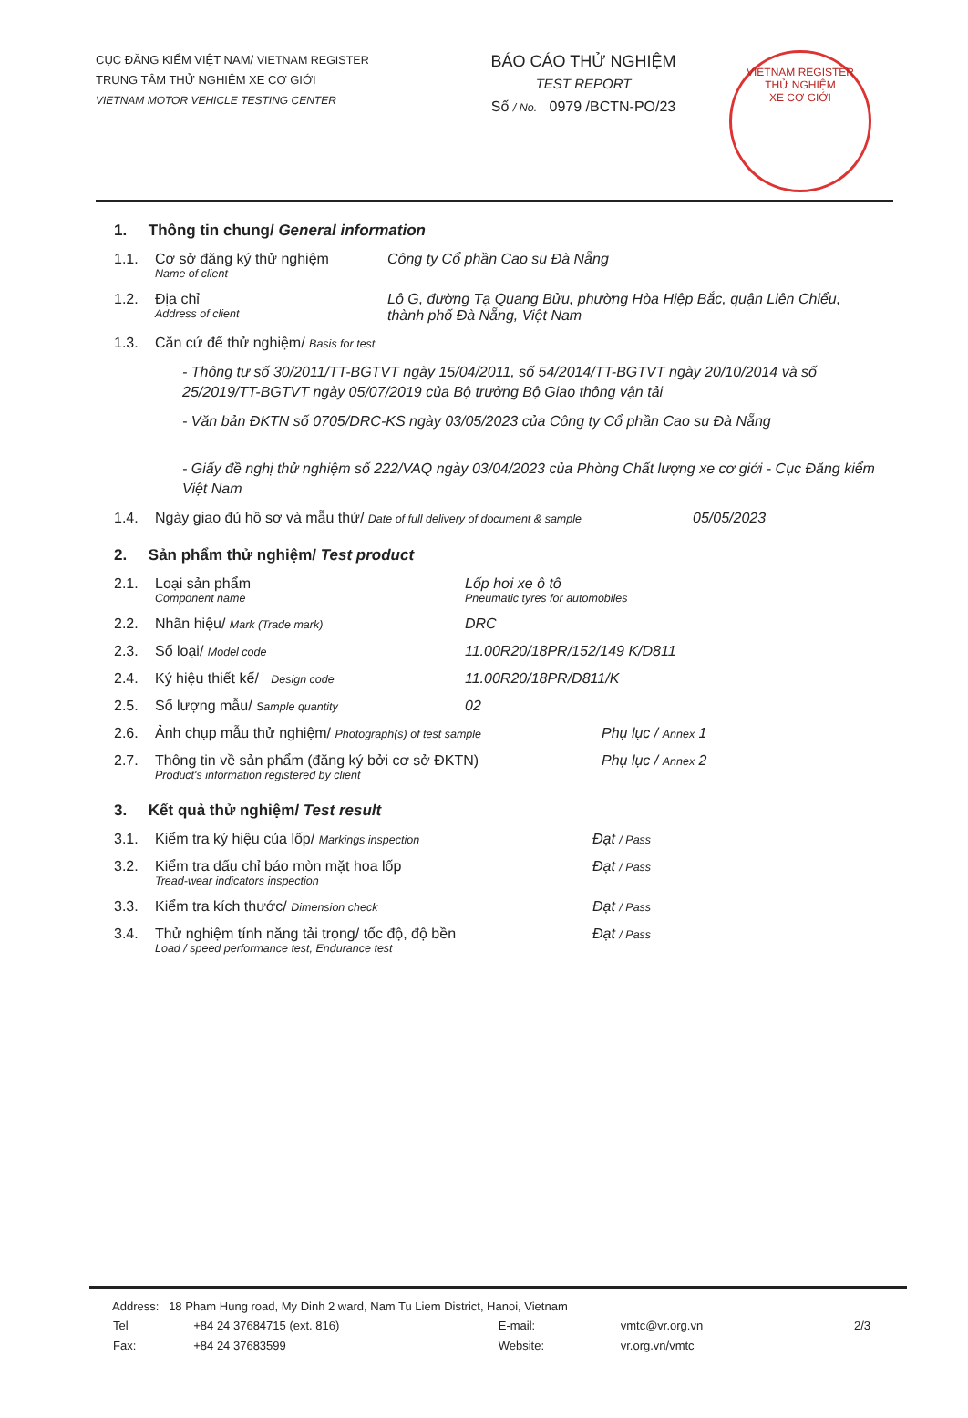CỤC ĐĂNG KIỂM VIỆT NAM/ VIETNAM REGISTER
TRUNG TÂM THỬ NGHIỆM XE CƠ GIỚI
VIETNAM MOTOR VEHICLE TESTING CENTER
BÁO CÁO THỬ NGHIỆM
TEST REPORT
Số / No. 0979 /BCTN-PO/23
VIETNAM REGISTER
THỬ NGHIỆM
XE CƠ GIỚI
1. Thông tin chung/ General information
1.1. Cơ sở đăng ký thử nghiệm
Name of client
Công ty Cổ phần Cao su Đà Nẵng
1.2. Địa chỉ
Address of client
Lô G, đường Tạ Quang Bửu, phường Hòa Hiệp Bắc, quận Liên Chiểu, thành phố Đà Nẵng, Việt Nam
1.3. Căn cứ để thử nghiệm/ Basis for test
- Thông tư số 30/2011/TT-BGTVT ngày 15/04/2011, số 54/2014/TT-BGTVT ngày 20/10/2014 và số 25/2019/TT-BGTVT ngày 05/07/2019 của Bộ trưởng Bộ Giao thông vận tải
- Văn bản ĐKTN số 0705/DRC-KS ngày 03/05/2023 của Công ty Cổ phần Cao su Đà Nẵng
- Giấy đề nghị thử nghiệm số 222/VAQ ngày 03/04/2023 của Phòng Chất lượng xe cơ giới - Cục Đăng kiểm Việt Nam
1.4. Ngày giao đủ hồ sơ và mẫu thử/ Date of full delivery of document & sample
05/05/2023
2. Sản phẩm thử nghiệm/ Test product
2.1. Loại sản phẩm
Component name
Lốp hơi xe ô tô
Pneumatic tyres for automobiles
2.2. Nhãn hiệu/ Mark (Trade mark)
DRC
2.3. Số loại/ Model code
11.00R20/18PR/152/149 K/D811
2.4. Ký hiệu thiết kế/ Design code
11.00R20/18PR/D811/K
2.5. Số lượng mẫu/ Sample quantity
02
2.6. Ảnh chụp mẫu thử nghiệm/ Photograph(s) of test sample
Phụ lục / Annex 1
2.7. Thông tin về sản phẩm (đăng ký bởi cơ sở ĐKTN)
Product's information registered by client
Phụ lục / Annex 2
3. Kết quả thử nghiệm/ Test result
3.1. Kiểm tra ký hiệu của lốp/ Markings inspection
Đạt / Pass
3.2. Kiểm tra dấu chỉ báo mòn mặt hoa lốp
Tread-wear indicators inspection
Đạt / Pass
3.3. Kiểm tra kích thước/ Dimension check
Đạt / Pass
3.4. Thử nghiệm tính năng tải trọng/ tốc độ, độ bền
Load / speed performance test, Endurance test
Đạt / Pass
Address: 18 Pham Hung road, My Dinh 2 ward, Nam Tu Liem District, Hanoi, Vietnam
| Tel | +84 24 37684715 (ext. 816) | E-mail: | vmtc@vr.org.vn | 2/3 |
| Fax: | +84 24 37683599 | Website: | vr.org.vn/vmtc | |